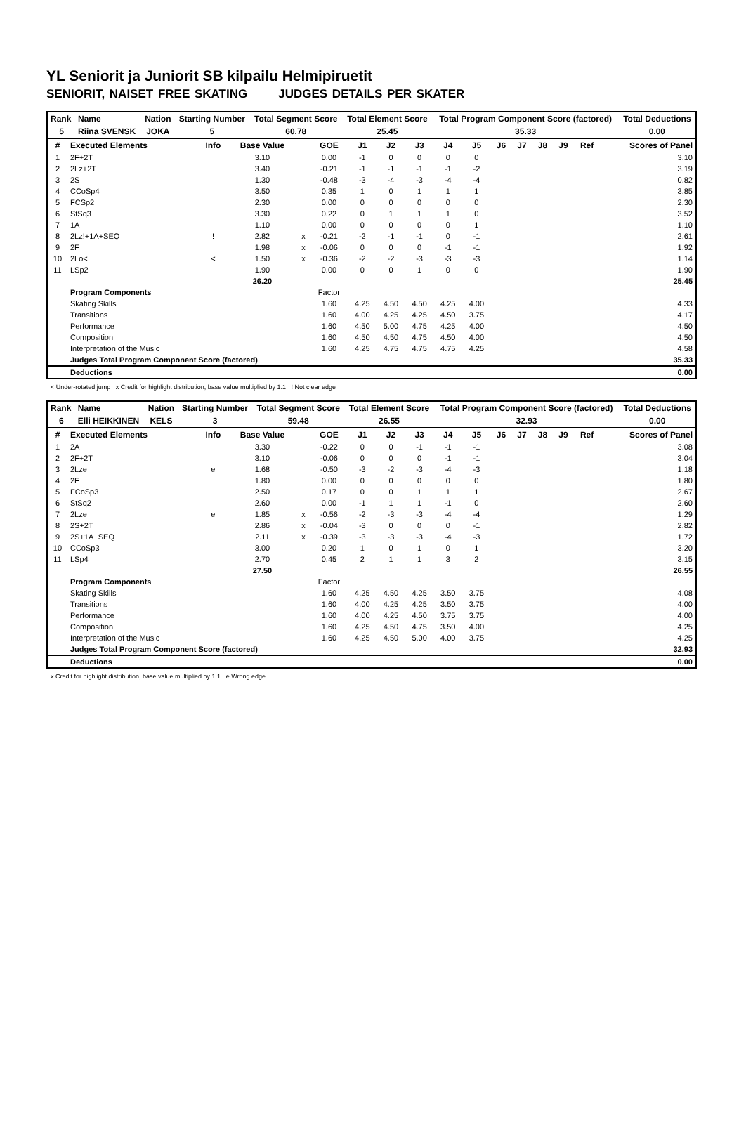YL Seniorit ja Juniorit SB kilpailu Helmipiruetit
SENIORIT, NAISET FREE SKATING JUDGES DETAILS PER SKATER
| Rank | Name | Nation | Starting Number | Total Segment Score | Total Element Score | Total Program Component Score (factored) | Total Deductions |
| --- | --- | --- | --- | --- | --- | --- | --- |
| 5 | Riina SVENSK | JOKA | 5 | 60.78 | 25.45 | 35.33 | 0.00 |
| # | Executed Elements | Info | Base Value | | GOE | J1 | J2 | J3 | J4 | J5 | J6 | J7 | J8 | J9 | Ref | Scores of Panel |
| --- | --- | --- | --- | --- | --- | --- | --- | --- | --- | --- | --- | --- | --- | --- | --- | --- |
| 1 | 2F+2T | | 3.10 | | 0.00 | -1 | 0 | 0 | 0 | 0 | | | | | | 3.10 |
| 2 | 2Lz+2T | | 3.40 | | -0.21 | -1 | -1 | -1 | -1 | -2 | | | | | | 3.19 |
| 3 | 2S | | 1.30 | | -0.48 | -3 | -4 | -3 | -4 | -4 | | | | | | 0.82 |
| 4 | CCoSp4 | | 3.50 | | 0.35 | 1 | 0 | 1 | 1 | 1 | | | | | | 3.85 |
| 5 | FCSp2 | | 2.30 | | 0.00 | 0 | 0 | 0 | 0 | 0 | | | | | | 2.30 |
| 6 | StSq3 | | 3.30 | | 0.22 | 0 | 1 | 1 | 1 | 0 | | | | | | 3.52 |
| 7 | 1A | | 1.10 | | 0.00 | 0 | 0 | 0 | 0 | 1 | | | | | | 1.10 |
| 8 | 2Lz!+1A+SEQ | ! | 2.82 | x | -0.21 | -2 | -1 | -1 | 0 | -1 | | | | | | 2.61 |
| 9 | 2F | | 1.98 | x | -0.06 | 0 | 0 | 0 | -1 | -1 | | | | | | 1.92 |
| 10 | 2Lo< | < | 1.50 | x | -0.36 | -2 | -2 | -3 | -3 | -3 | | | | | | 1.14 |
| 11 | LSp2 | | 1.90 | | 0.00 | 0 | 0 | 1 | 0 | 0 | | | | | | 1.90 |
| | | | 26.20 | | | | | | | | | | | | | 25.45 |
| | Program Components | | | | Factor | | | | | | | | | | | |
| | Skating Skills | | | | 1.60 | 4.25 | 4.50 | 4.50 | 4.25 | 4.00 | | | | | | 4.33 |
| | Transitions | | | | 1.60 | 4.00 | 4.25 | 4.25 | 4.50 | 3.75 | | | | | | 4.17 |
| | Performance | | | | 1.60 | 4.50 | 5.00 | 4.75 | 4.25 | 4.00 | | | | | | 4.50 |
| | Composition | | | | 1.60 | 4.50 | 4.50 | 4.75 | 4.50 | 4.00 | | | | | | 4.50 |
| | Interpretation of the Music | | | | 1.60 | 4.25 | 4.75 | 4.75 | 4.75 | 4.25 | | | | | | 4.58 |
| | Judges Total Program Component Score (factored) | | | | | | | | | | | | | | | 35.33 |
| | Deductions | | | | | | | | | | | | | | | 0.00 |
< Under-rotated jump x Credit for highlight distribution, base value multiplied by 1.1 ! Not clear edge
| Rank | Name | Nation | Starting Number | Total Segment Score | Total Element Score | Total Program Component Score (factored) | Total Deductions |
| --- | --- | --- | --- | --- | --- | --- | --- |
| 6 | Elli HEIKKINEN | KELS | 3 | 59.48 | 26.55 | 32.93 | 0.00 |
| # | Executed Elements | Info | Base Value | | GOE | J1 | J2 | J3 | J4 | J5 | J6 | J7 | J8 | J9 | Ref | Scores of Panel |
| --- | --- | --- | --- | --- | --- | --- | --- | --- | --- | --- | --- | --- | --- | --- | --- | --- |
| 1 | 2A | | 3.30 | | -0.22 | 0 | 0 | -1 | -1 | -1 | | | | | | 3.08 |
| 2 | 2F+2T | | 3.10 | | -0.06 | 0 | 0 | 0 | -1 | -1 | | | | | | 3.04 |
| 3 | 2Lze | e | 1.68 | | -0.50 | -3 | -2 | -3 | -4 | -3 | | | | | | 1.18 |
| 4 | 2F | | 1.80 | | 0.00 | 0 | 0 | 0 | 0 | 0 | | | | | | 1.80 |
| 5 | FCoSp3 | | 2.50 | | 0.17 | 0 | 0 | 1 | 1 | 1 | | | | | | 2.67 |
| 6 | StSq2 | | 2.60 | | 0.00 | -1 | 1 | 1 | -1 | 0 | | | | | | 2.60 |
| 7 | 2Lze | e | 1.85 | x | -0.56 | -2 | -3 | -3 | -4 | -4 | | | | | | 1.29 |
| 8 | 2S+2T | | 2.86 | x | -0.04 | -3 | 0 | 0 | 0 | -1 | | | | | | 2.82 |
| 9 | 2S+1A+SEQ | | 2.11 | x | -0.39 | -3 | -3 | -3 | -4 | -3 | | | | | | 1.72 |
| 10 | CCoSp3 | | 3.00 | | 0.20 | 1 | 0 | 1 | 0 | 1 | | | | | | 3.20 |
| 11 | LSp4 | | 2.70 | | 0.45 | 2 | 1 | 1 | 3 | 2 | | | | | | 3.15 |
| | | | 27.50 | | | | | | | | | | | | | 26.55 |
| | Program Components | | | | Factor | | | | | | | | | | | |
| | Skating Skills | | | | 1.60 | 4.25 | 4.50 | 4.25 | 3.50 | 3.75 | | | | | | 4.08 |
| | Transitions | | | | 1.60 | 4.00 | 4.25 | 4.25 | 3.50 | 3.75 | | | | | | 4.00 |
| | Performance | | | | 1.60 | 4.00 | 4.25 | 4.50 | 3.75 | 3.75 | | | | | | 4.00 |
| | Composition | | | | 1.60 | 4.25 | 4.50 | 4.75 | 3.50 | 4.00 | | | | | | 4.25 |
| | Interpretation of the Music | | | | 1.60 | 4.25 | 4.50 | 5.00 | 4.00 | 3.75 | | | | | | 4.25 |
| | Judges Total Program Component Score (factored) | | | | | | | | | | | | | | | 32.93 |
| | Deductions | | | | | | | | | | | | | | | 0.00 |
x Credit for highlight distribution, base value multiplied by 1.1 e Wrong edge